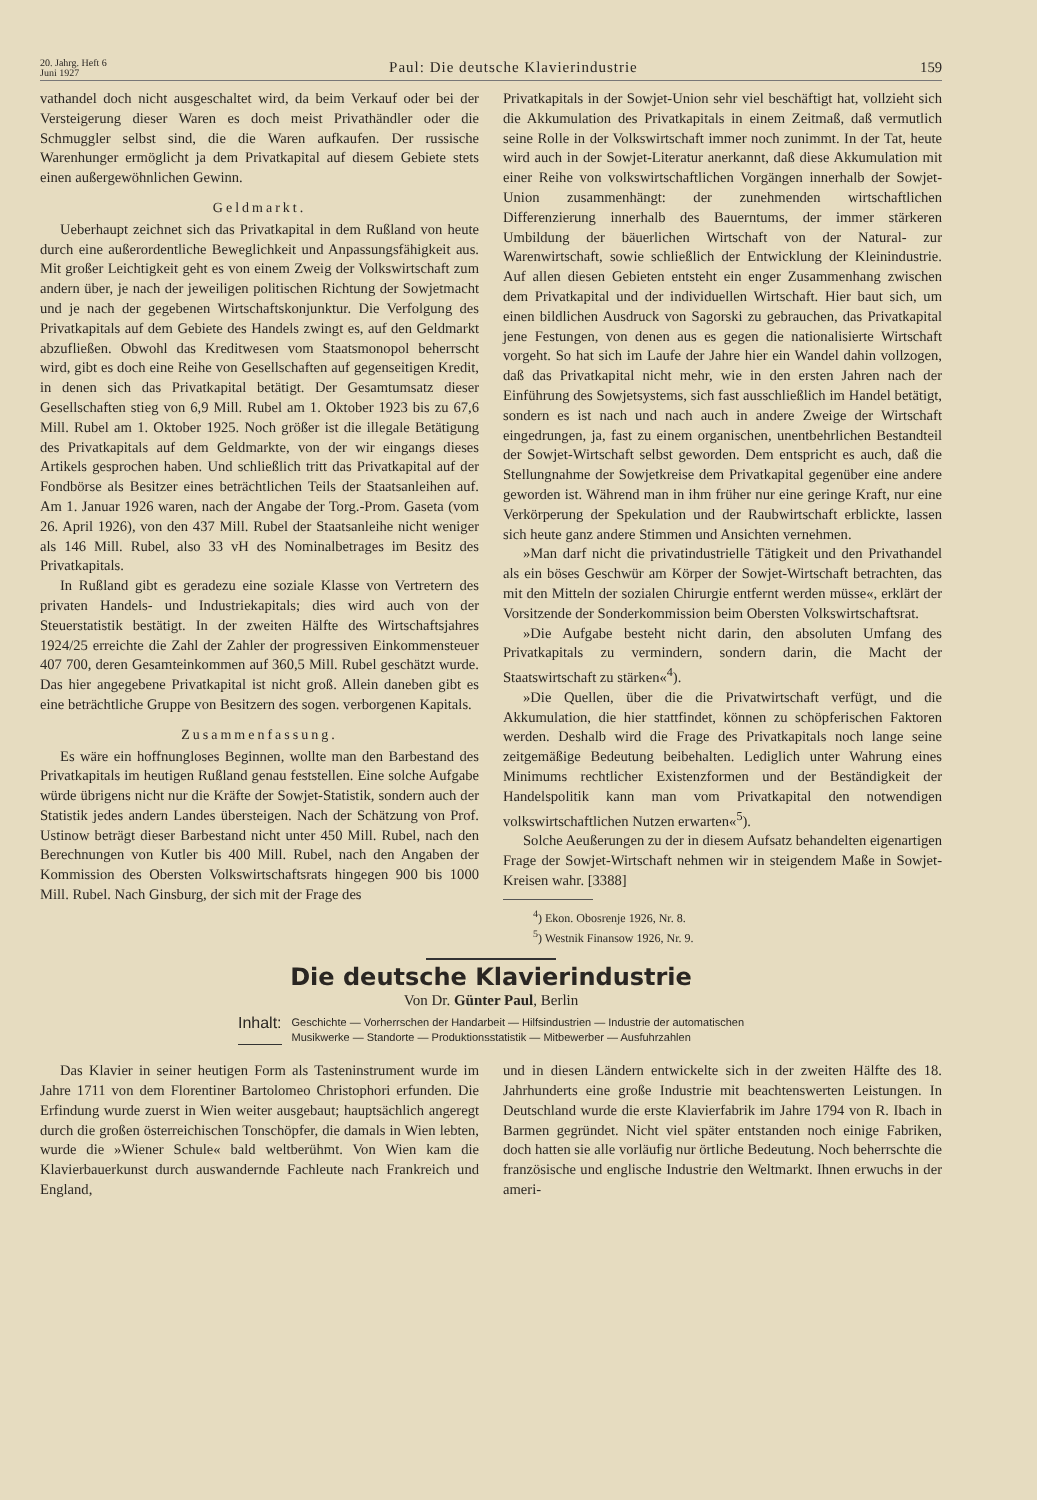20. Jahrg. Heft 6
Juni 1927
Paul: Die deutsche Klavierindustrie
159
vathandel doch nicht ausgeschaltet wird, da beim Verkauf oder bei der Versteigerung dieser Waren es doch meist Privathändler oder die Schmuggler selbst sind, die die Waren aufkaufen. Der russische Warenhunger ermöglicht ja dem Privatkapital auf diesem Gebiete stets einen außergewöhnlichen Gewinn.
Geldmarkt.
Ueberhaupt zeichnet sich das Privatkapital in dem Rußland von heute durch eine außerordentliche Beweglichkeit und Anpassungsfähigkeit aus. Mit großer Leichtigkeit geht es von einem Zweig der Volkswirtschaft zum andern über, je nach der jeweiligen politischen Richtung der Sowjetmacht und je nach der gegebenen Wirtschaftskonjunktur. Die Verfolgung des Privatkapitals auf dem Gebiete des Handels zwingt es, auf den Geldmarkt abzufließen. Obwohl das Kreditwesen vom Staatsmonopol beherrscht wird, gibt es doch eine Reihe von Gesellschaften auf gegenseitigen Kredit, in denen sich das Privatkapital betätigt. Der Gesamtumsatz dieser Gesellschaften stieg von 6,9 Mill. Rubel am 1. Oktober 1923 bis zu 67,6 Mill. Rubel am 1. Oktober 1925. Noch größer ist die illegale Betätigung des Privatkapitals auf dem Geldmarkte, von der wir eingangs dieses Artikels gesprochen haben. Und schließlich tritt das Privatkapital auf der Fondbörse als Besitzer eines beträchtlichen Teils der Staatsanleihen auf. Am 1. Januar 1926 waren, nach der Angabe der Torg.-Prom. Gaseta (vom 26. April 1926), von den 437 Mill. Rubel der Staatsanleihe nicht weniger als 146 Mill. Rubel, also 33 vH des Nominalbetrages im Besitz des Privatkapitals.
In Rußland gibt es geradezu eine soziale Klasse von Vertretern des privaten Handels- und Industriekapitals; dies wird auch von der Steuerstatistik bestätigt. In der zweiten Hälfte des Wirtschaftsjahres 1924/25 erreichte die Zahl der Zahler der progressiven Einkommensteuer 407 700, deren Gesamteinkommen auf 360,5 Mill. Rubel geschätzt wurde. Das hier angegebene Privatkapital ist nicht groß. Allein daneben gibt es eine beträchtliche Gruppe von Besitzern des sogen. verborgenen Kapitals.
Zusammenfassung.
Es wäre ein hoffnungloses Beginnen, wollte man den Barbestand des Privatkapitals im heutigen Rußland genau feststellen. Eine solche Aufgabe würde übrigens nicht nur die Kräfte der Sowjet-Statistik, sondern auch der Statistik jedes andern Landes übersteigen. Nach der Schätzung von Prof. Ustinow beträgt dieser Barbestand nicht unter 450 Mill. Rubel, nach den Berechnungen von Kutler bis 400 Mill. Rubel, nach den Angaben der Kommission des Obersten Volkswirtschaftsrats hingegen 900 bis 1000 Mill. Rubel. Nach Ginsburg, der sich mit der Frage des
Privatkapitals in der Sowjet-Union sehr viel beschäftigt hat, vollzieht sich die Akkumulation des Privatkapitals in einem Zeitmaß, daß vermutlich seine Rolle in der Volkswirtschaft immer noch zunimmt. In der Tat, heute wird auch in der Sowjet-Literatur anerkannt, daß diese Akkumulation mit einer Reihe von volkswirtschaftlichen Vorgängen innerhalb der Sowjet-Union zusammenhängt: der zunehmenden wirtschaftlichen Differenzierung innerhalb des Bauerntums, der immer stärkeren Umbildung der bäuerlichen Wirtschaft von der Natural- zur Warenwirtschaft, sowie schließlich der Entwicklung der Kleinindustrie. Auf allen diesen Gebieten entsteht ein enger Zusammenhang zwischen dem Privatkapital und der individuellen Wirtschaft. Hier baut sich, um einen bildlichen Ausdruck von Sagorski zu gebrauchen, das Privatkapital jene Festungen, von denen aus es gegen die nationalisierte Wirtschaft vorgeht. So hat sich im Laufe der Jahre hier ein Wandel dahin vollzogen, daß das Privatkapital nicht mehr, wie in den ersten Jahren nach der Einführung des Sowjetsystems, sich fast ausschließlich im Handel betätigt, sondern es ist nach und nach auch in andere Zweige der Wirtschaft eingedrungen, ja, fast zu einem organischen, unentbehrlichen Bestandteil der Sowjet-Wirtschaft selbst geworden. Dem entspricht es auch, daß die Stellungnahme der Sowjetkreise dem Privatkapital gegenüber eine andere geworden ist. Während man in ihm früher nur eine geringe Kraft, nur eine Verkörperung der Spekulation und der Raubwirtschaft erblickte, lassen sich heute ganz andere Stimmen und Ansichten vernehmen.
»Man darf nicht die privatindustrielle Tätigkeit und den Privathandel als ein böses Geschwür am Körper der Sowjet-Wirtschaft betrachten, das mit den Mitteln der sozialen Chirurgie entfernt werden müsse«, erklärt der Vorsitzende der Sonderkommission beim Obersten Volkswirtschaftsrat.
»Die Aufgabe besteht nicht darin, den absoluten Umfang des Privatkapitals zu vermindern, sondern darin, die Macht der Staatswirtschaft zu stärken«<sup>4</sup>).
»Die Quellen, über die die Privatwirtschaft verfügt, und die Akkumulation, die hier stattfindet, können zu schöpferischen Faktoren werden. Deshalb wird die Frage des Privatkapitals noch lange seine zeitgemäßige Bedeutung beibehalten. Lediglich unter Wahrung eines Minimums rechtlicher Existenzformen und der Beständigkeit der Handelspolitik kann man vom Privatkapital den notwendigen volkswirtschaftlichen Nutzen erwarten«<sup>5</sup>).
Solche Aeußerungen zu der in diesem Aufsatz behandelten eigenartigen Frage der Sowjet-Wirtschaft nehmen wir in steigendem Maße in Sowjet-Kreisen wahr. [3388]
<sup>4</sup>) Ekon. Obosrenje 1926, Nr. 8.
<sup>5</sup>) Westnik Finansow 1926, Nr. 9.
Die deutsche Klavierindustrie
Von Dr. Günter Paul, Berlin
Inhalt: Geschichte — Vorherrschen der Handarbeit — Hilfsindustrien — Industrie der automatischen
Musikwerke — Standorte — Produktionsstatistik — Mitbewerber — Ausfuhrzahlen
Das Klavier in seiner heutigen Form als Tasteninstrument wurde im Jahre 1711 von dem Florentiner Bartolomeo Christophori erfunden. Die Erfindung wurde zuerst in Wien weiter ausgebaut; hauptsächlich angeregt durch die großen österreichischen Tonschöpfer, die damals in Wien lebten, wurde die »Wiener Schule« bald weltberühmt. Von Wien kam die Klavierbauerkunst durch auswandernde Fachleute nach Frankreich und England,
und in diesen Ländern entwickelte sich in der zweiten Hälfte des 18. Jahrhunderts eine große Industrie mit beachtenswerten Leistungen. In Deutschland wurde die erste Klavierfabrik im Jahre 1794 von R. Ibach in Barmen gegründet. Nicht viel später entstanden noch einige Fabriken, doch hatten sie alle vorläufig nur örtliche Bedeutung. Noch beherrschte die französische und englische Industrie den Weltmarkt. Ihnen erwuchs in der ameri-